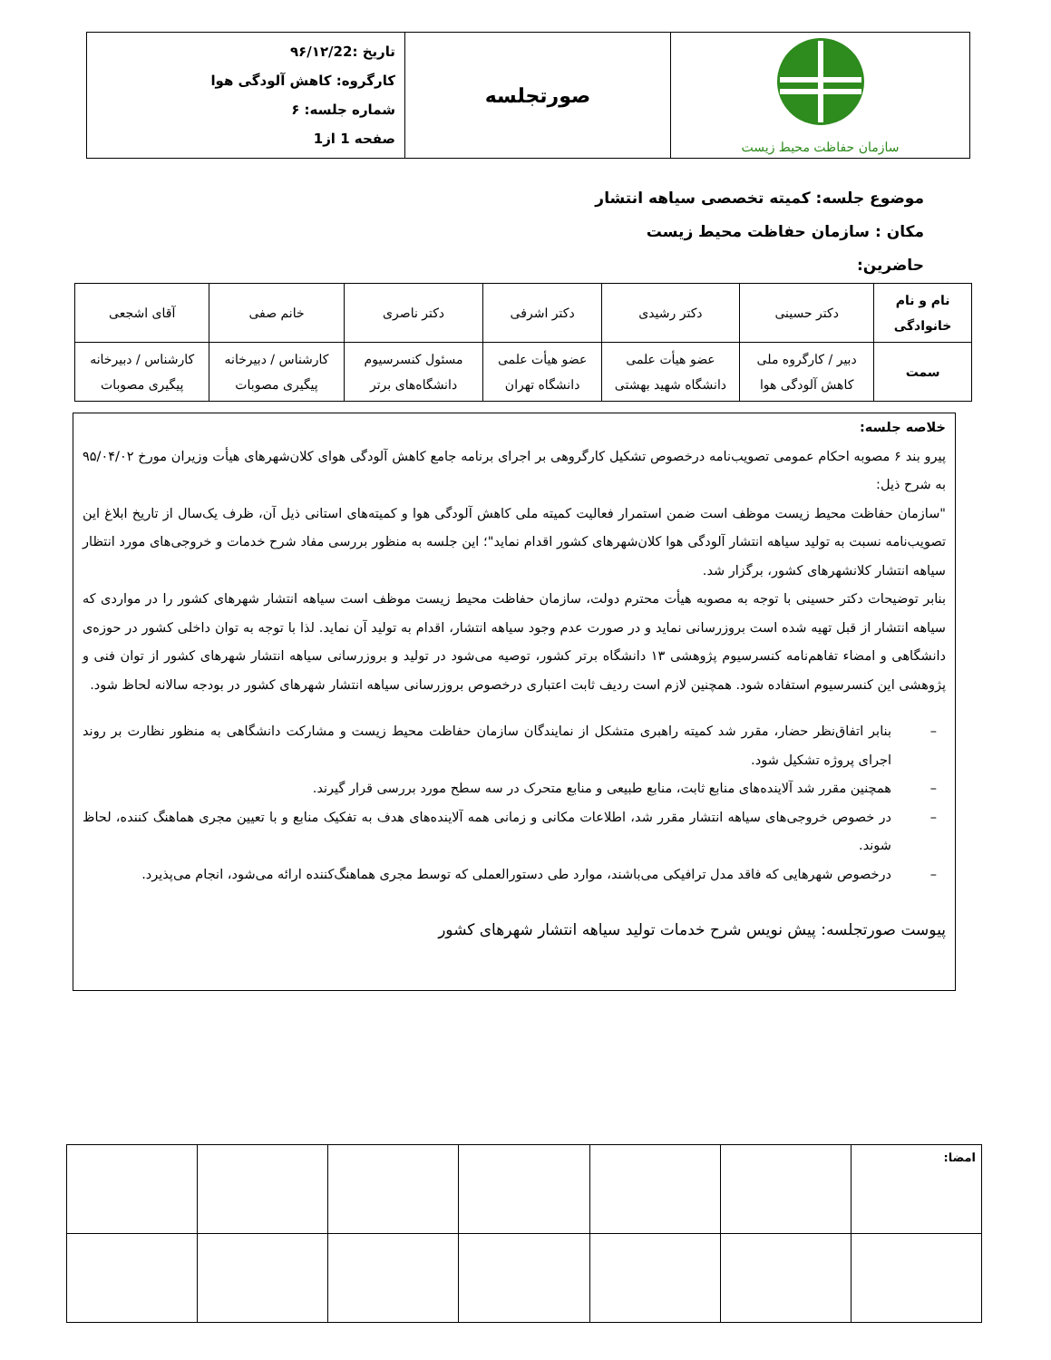| سازمان حفاظت محیط زیست | صورتجلسه | تاریخ :۹۶/۱۲/22 کارگروه: کاهش آلودگی هوا شماره جلسه: ۶ صفحه 1 از1 |
موضوع جلسه: کمیته تخصصی سیاهه انتشار
مکان : سازمان حفاظت محیط زیست
حاضرین:
| نام و نام خانوادگی | دکتر حسینی | دکتر رشیدی | دکتر اشرفی | دکتر ناصری | خانم صفی | آقای اشجعی |
| سمت | دبیر / کارگروه ملی کاهش آلودگی هوا | عضو هیأت علمی دانشگاه شهید بهشتی | عضو هیأت علمی دانشگاه تهران | مسئول کنسرسیوم دانشگاه‌های برتر | کارشناس / دبیرخانه پیگیری مصوبات | کارشناس / دبیرخانه پیگیری مصوبات |
خلاصه جلسه:
پیرو بند ۶ مصوبه احکام عمومی تصویب‌نامه درخصوص تشکیل کارگروهی بر اجرای برنامه جامع کاهش آلودگی هوای کلان‌شهرهای هیأت وزیران مورخ ۹۵/۰۴/۰۲ به شرح ذیل:
"سازمان حفاظت محیط زیست موظف است ضمن استمرار فعالیت کمیته ملی کاهش آلودگی هوا و کمیته‌های استانی ذیل آن، ظرف یک‌سال از تاریخ ابلاغ این تصویب‌نامه نسبت به تولید سیاهه انتشار آلودگی هوا کلان‌شهرهای کشور اقدام نماید"؛ این جلسه به منظور بررسی مفاد شرح خدمات و خروجی‌های مورد انتظار سیاهه انتشار کلانشهرهای کشور، برگزار شد.
بنابر توضیحات دکتر حسینی با توجه به مصوبه هیأت محترم دولت، سازمان حفاظت محیط زیست موظف است سیاهه انتشار شهرهای کشور را در مواردی که سیاهه انتشار از قبل تهیه شده است بروزرسانی نماید و در صورت عدم وجود سیاهه انتشار، اقدام به تولید آن نماید. لذا با توجه به توان داخلی کشور در حوزه‌ی دانشگاهی و امضاء تفاهم‌نامه کنسرسیوم پژوهشی ۱۳ دانشگاه برتر کشور، توصیه می‌شود در تولید و بروزرسانی سیاهه انتشار شهرهای کشور از توان فنی و پژوهشی این کنسرسیوم استفاده شود. همچنین لازم است ردیف ثابت اعتباری درخصوص بروزرسانی سیاهه انتشار شهرهای کشور در بودجه سالانه لحاظ شود.
– بنابر اتفاق‌نظر حضار، مقرر شد کمیته راهبری متشکل از نمایندگان سازمان حفاظت محیط زیست و مشارکت دانشگاهی به منظور نظارت بر روند اجرای پروژه تشکیل شود.
– همچنین مقرر شد آلاینده‌های منابع ثابت، منابع طبیعی و منابع متحرک در سه سطح مورد بررسی قرار گیرند.
– در خصوص خروجی‌های سیاهه انتشار مقرر شد، اطلاعات مکانی و زمانی همه آلاینده‌های هدف به تفکیک منابع و با تعیین مجری هماهنگ کننده، لحاظ شوند.
– درخصوص شهرهایی که فاقد مدل ترافیکی می‌باشند، موارد طی دستورالعملی که توسط مجری هماهنگ‌کننده ارائه می‌شود، انجام می‌پذیرد.
پیوست صورتجلسه: پیش نویس شرح خدمات تولید سیاهه انتشار شهرهای کشور
| امضا: | | | | | | |